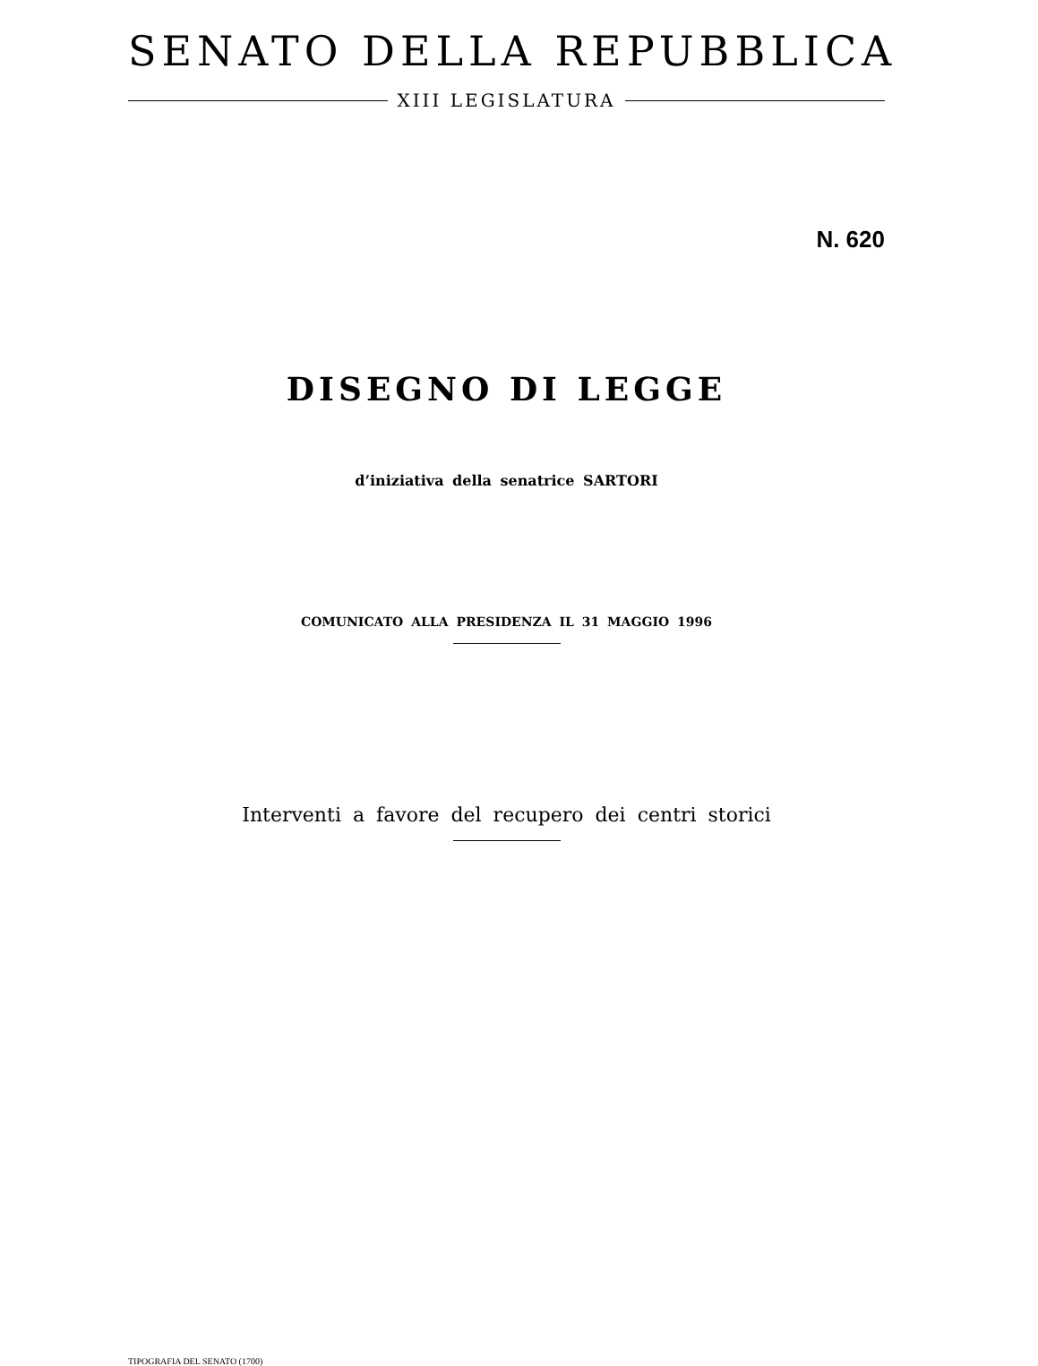SENATO DELLA REPUBBLICA
XIII LEGISLATURA
N. 620
DISEGNO DI LEGGE
d’iniziativa della senatrice SARTORI
COMUNICATO ALLA PRESIDENZA IL 31 MAGGIO 1996
Interventi a favore del recupero dei centri storici
TIPOGRAFIA DEL SENATO (1700)